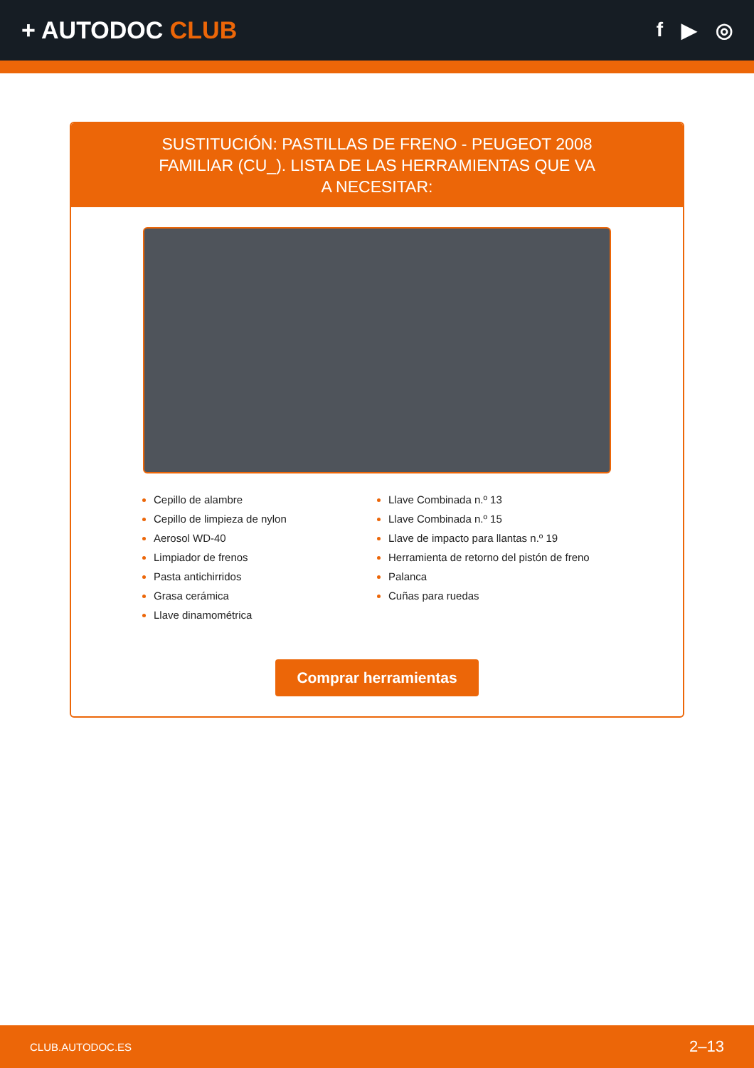+ AUTODOC CLUB
f ▶ ◎
SUSTITUCIÓN: PASTILLAS DE FRENO - PEUGEOT 2008 FAMILIAR (CU_). LISTA DE LAS HERRAMIENTAS QUE VA A NECESITAR:
Cepillo de alambre
Cepillo de limpieza de nylon
Aerosol WD-40
Limpiador de frenos
Pasta antichirridos
Grasa cerámica
Llave dinamométrica
Llave Combinada n.º 13
Llave Combinada n.º 15
Llave de impacto para llantas n.º 19
Herramienta de retorno del pistón de freno
Palanca
Cuñas para ruedas
Comprar herramientas
CLUB.AUTODOC.ES 2–13